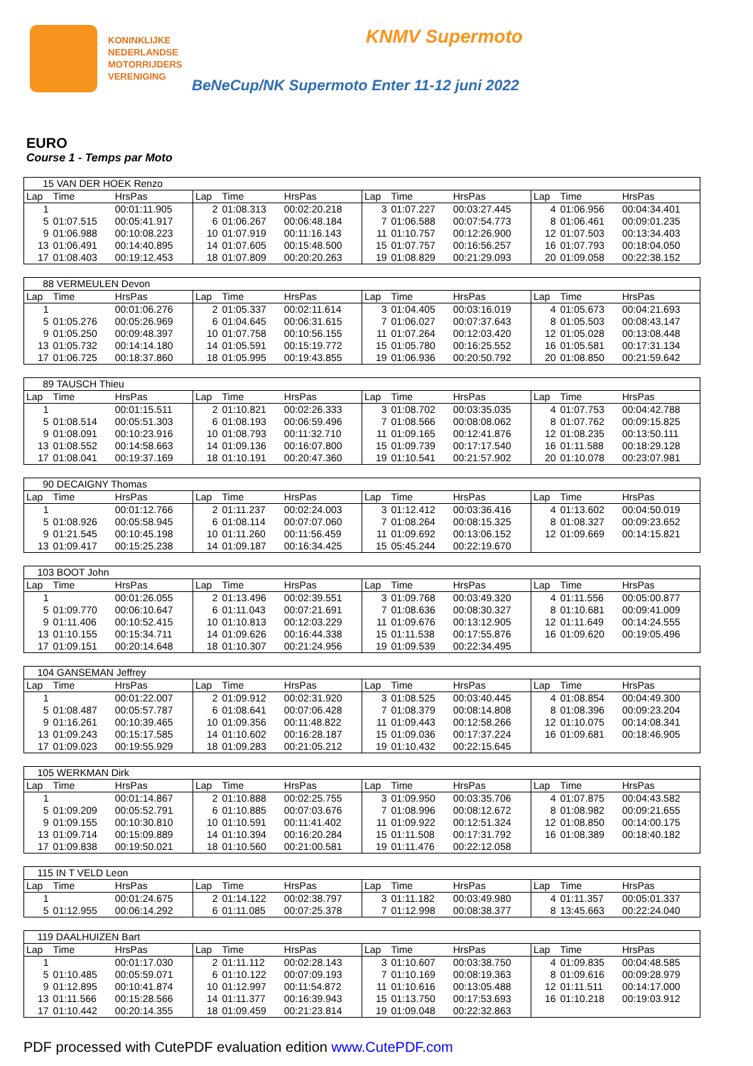KONINKLIJKE
NEDERLANDSE
MOTORRIJDERS
VERENIGING
KNMV Supermoto
BeNeCup/NK Supermoto Enter 11-12 juni 2022
EURO
Course 1 - Temps par Moto
| 15 VAN DER HOEK Renzo | | | | | | | | | | | |
| Lap | Time | HrsPas | Lap | Time | HrsPas | Lap | Time | HrsPas | Lap | Time | HrsPas |
| 1 | | 00:01:11.905 | 2 | 01:08.313 | 00:02:20.218 | 3 | 01:07.227 | 00:03:27.445 | 4 | 01:06.956 | 00:04:34.401 |
| 5 | 01:07.515 | 00:05:41.917 | 6 | 01:06.267 | 00:06:48.184 | 7 | 01:06.588 | 00:07:54.773 | 8 | 01:06.461 | 00:09:01.235 |
| 9 | 01:06.988 | 00:10:08.223 | 10 | 01:07.919 | 00:11:16.143 | 11 | 01:10.757 | 00:12:26.900 | 12 | 01:07.503 | 00:13:34.403 |
| 13 | 01:06.491 | 00:14:40.895 | 14 | 01:07.605 | 00:15:48.500 | 15 | 01:07.757 | 00:16:56.257 | 16 | 01:07.793 | 00:18:04.050 |
| 17 | 01:08.403 | 00:19:12.453 | 18 | 01:07.809 | 00:20:20.263 | 19 | 01:08.829 | 00:21:29.093 | 20 | 01:09.058 | 00:22:38.152 |
| 88 VERMEULEN Devon | | | | | | | | | | | |
| Lap | Time | HrsPas | Lap | Time | HrsPas | Lap | Time | HrsPas | Lap | Time | HrsPas |
| 1 | | 00:01:06.276 | 2 | 01:05.337 | 00:02:11.614 | 3 | 01:04.405 | 00:03:16.019 | 4 | 01:05.673 | 00:04:21.693 |
| 5 | 01:05.276 | 00:05:26.969 | 6 | 01:04.645 | 00:06:31.615 | 7 | 01:06.027 | 00:07:37.643 | 8 | 01:05.503 | 00:08:43.147 |
| 9 | 01:05.250 | 00:09:48.397 | 10 | 01:07.758 | 00:10:56.155 | 11 | 01:07.264 | 00:12:03.420 | 12 | 01:05.028 | 00:13:08.448 |
| 13 | 01:05.732 | 00:14:14.180 | 14 | 01:05.591 | 00:15:19.772 | 15 | 01:05.780 | 00:16:25.552 | 16 | 01:05.581 | 00:17:31.134 |
| 17 | 01:06.725 | 00:18:37.860 | 18 | 01:05.995 | 00:19:43.855 | 19 | 01:06.936 | 00:20:50.792 | 20 | 01:08.850 | 00:21:59.642 |
| 89 TAUSCH Thieu | | | | | | | | | | | |
| Lap | Time | HrsPas | Lap | Time | HrsPas | Lap | Time | HrsPas | Lap | Time | HrsPas |
| 1 | | 00:01:15.511 | 2 | 01:10.821 | 00:02:26.333 | 3 | 01:08.702 | 00:03:35.035 | 4 | 01:07.753 | 00:04:42.788 |
| 5 | 01:08.514 | 00:05:51.303 | 6 | 01:08.193 | 00:06:59.496 | 7 | 01:08.566 | 00:08:08.062 | 8 | 01:07.762 | 00:09:15.825 |
| 9 | 01:08.091 | 00:10:23.916 | 10 | 01:08.793 | 00:11:32.710 | 11 | 01:09.165 | 00:12:41.876 | 12 | 01:08.235 | 00:13:50.111 |
| 13 | 01:08.552 | 00:14:58.663 | 14 | 01:09.136 | 00:16:07.800 | 15 | 01:09.739 | 00:17:17.540 | 16 | 01:11.588 | 00:18:29.128 |
| 17 | 01:08.041 | 00:19:37.169 | 18 | 01:10.191 | 00:20:47.360 | 19 | 01:10.541 | 00:21:57.902 | 20 | 01:10.078 | 00:23:07.981 |
| 90 DECAIGNY Thomas | | | | | | | | | | | |
| Lap | Time | HrsPas | Lap | Time | HrsPas | Lap | Time | HrsPas | Lap | Time | HrsPas |
| 1 | | 00:01:12.766 | 2 | 01:11.237 | 00:02:24.003 | 3 | 01:12.412 | 00:03:36.416 | 4 | 01:13.602 | 00:04:50.019 |
| 5 | 01:08.926 | 00:05:58.945 | 6 | 01:08.114 | 00:07:07.060 | 7 | 01:08.264 | 00:08:15.325 | 8 | 01:08.327 | 00:09:23.652 |
| 9 | 01:21.545 | 00:10:45.198 | 10 | 01:11.260 | 00:11:56.459 | 11 | 01:09.692 | 00:13:06.152 | 12 | 01:09.669 | 00:14:15.821 |
| 13 | 01:09.417 | 00:15:25.238 | 14 | 01:09.187 | 00:16:34.425 | 15 | 05:45.244 | 00:22:19.670 | | | |
| 103 BOOT John | | | | | | | | | | | |
| Lap | Time | HrsPas | Lap | Time | HrsPas | Lap | Time | HrsPas | Lap | Time | HrsPas |
| 1 | | 00:01:26.055 | 2 | 01:13.496 | 00:02:39.551 | 3 | 01:09.768 | 00:03:49.320 | 4 | 01:11.556 | 00:05:00.877 |
| 5 | 01:09.770 | 00:06:10.647 | 6 | 01:11.043 | 00:07:21.691 | 7 | 01:08.636 | 00:08:30.327 | 8 | 01:10.681 | 00:09:41.009 |
| 9 | 01:11.406 | 00:10:52.415 | 10 | 01:10.813 | 00:12:03.229 | 11 | 01:09.676 | 00:13:12.905 | 12 | 01:11.649 | 00:14:24.555 |
| 13 | 01:10.155 | 00:15:34.711 | 14 | 01:09.626 | 00:16:44.338 | 15 | 01:11.538 | 00:17:55.876 | 16 | 01:09.620 | 00:19:05.496 |
| 17 | 01:09.151 | 00:20:14.648 | 18 | 01:10.307 | 00:21:24.956 | 19 | 01:09.539 | 00:22:34.495 | | | |
| 104 GANSEMAN Jeffrey | | | | | | | | | | | |
| Lap | Time | HrsPas | Lap | Time | HrsPas | Lap | Time | HrsPas | Lap | Time | HrsPas |
| 1 | | 00:01:22.007 | 2 | 01:09.912 | 00:02:31.920 | 3 | 01:08.525 | 00:03:40.445 | 4 | 01:08.854 | 00:04:49.300 |
| 5 | 01:08.487 | 00:05:57.787 | 6 | 01:08.641 | 00:07:06.428 | 7 | 01:08.379 | 00:08:14.808 | 8 | 01:08.396 | 00:09:23.204 |
| 9 | 01:16.261 | 00:10:39.465 | 10 | 01:09.356 | 00:11:48.822 | 11 | 01:09.443 | 00:12:58.266 | 12 | 01:10.075 | 00:14:08.341 |
| 13 | 01:09.243 | 00:15:17.585 | 14 | 01:10.602 | 00:16:28.187 | 15 | 01:09.036 | 00:17:37.224 | 16 | 01:09.681 | 00:18:46.905 |
| 17 | 01:09.023 | 00:19:55.929 | 18 | 01:09.283 | 00:21:05.212 | 19 | 01:10.432 | 00:22:15.645 | | | |
| 105 WERKMAN Dirk | | | | | | | | | | | |
| Lap | Time | HrsPas | Lap | Time | HrsPas | Lap | Time | HrsPas | Lap | Time | HrsPas |
| 1 | | 00:01:14.867 | 2 | 01:10.888 | 00:02:25.755 | 3 | 01:09.950 | 00:03:35.706 | 4 | 01:07.875 | 00:04:43.582 |
| 5 | 01:09.209 | 00:05:52.791 | 6 | 01:10.885 | 00:07:03.676 | 7 | 01:08.996 | 00:08:12.672 | 8 | 01:08.982 | 00:09:21.655 |
| 9 | 01:09.155 | 00:10:30.810 | 10 | 01:10.591 | 00:11:41.402 | 11 | 01:09.922 | 00:12:51.324 | 12 | 01:08.850 | 00:14:00.175 |
| 13 | 01:09.714 | 00:15:09.889 | 14 | 01:10.394 | 00:16:20.284 | 15 | 01:11.508 | 00:17:31.792 | 16 | 01:08.389 | 00:18:40.182 |
| 17 | 01:09.838 | 00:19:50.021 | 18 | 01:10.560 | 00:21:00.581 | 19 | 01:11.476 | 00:22:12.058 | | | |
| 115 IN T VELD Leon | | | | | | | | | | | |
| Lap | Time | HrsPas | Lap | Time | HrsPas | Lap | Time | HrsPas | Lap | Time | HrsPas |
| 1 | | 00:01:24.675 | 2 | 01:14.122 | 00:02:38.797 | 3 | 01:11.182 | 00:03:49.980 | 4 | 01:11.357 | 00:05:01.337 |
| 5 | 01:12.955 | 00:06:14.292 | 6 | 01:11.085 | 00:07:25.378 | 7 | 01:12.998 | 00:08:38.377 | 8 | 13:45.663 | 00:22:24.040 |
| 119 DAALHUIZEN Bart | | | | | | | | | | | |
| Lap | Time | HrsPas | Lap | Time | HrsPas | Lap | Time | HrsPas | Lap | Time | HrsPas |
| 1 | | 00:01:17.030 | 2 | 01:11.112 | 00:02:28.143 | 3 | 01:10.607 | 00:03:38.750 | 4 | 01:09.835 | 00:04:48.585 |
| 5 | 01:10.485 | 00:05:59.071 | 6 | 01:10.122 | 00:07:09.193 | 7 | 01:10.169 | 00:08:19.363 | 8 | 01:09.616 | 00:09:28.979 |
| 9 | 01:12.895 | 00:10:41.874 | 10 | 01:12.997 | 00:11:54.872 | 11 | 01:10.616 | 00:13:05.488 | 12 | 01:11.511 | 00:14:17.000 |
| 13 | 01:11.566 | 00:15:28.566 | 14 | 01:11.377 | 00:16:39.943 | 15 | 01:13.750 | 00:17:53.693 | 16 | 01:10.218 | 00:19:03.912 |
| 17 | 01:10.442 | 00:20:14.355 | 18 | 01:09.459 | 00:21:23.814 | 19 | 01:09.048 | 00:22:32.863 | | | |
PDF processed with CutePDF evaluation edition www.CutePDF.com